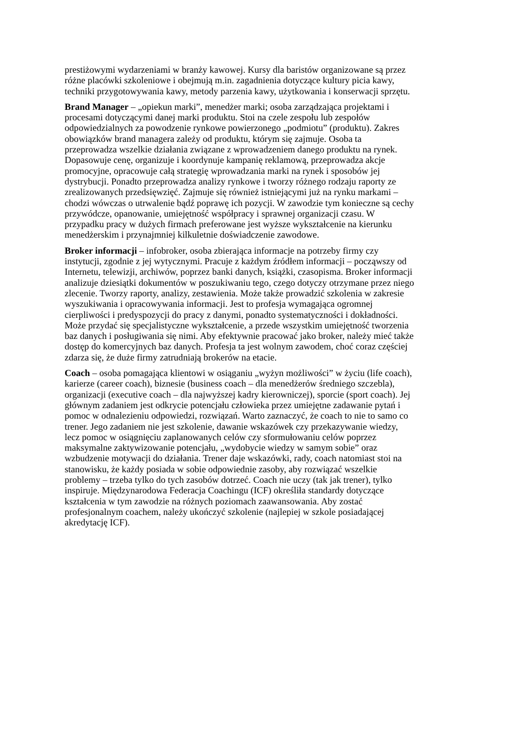prestiżowymi wydarzeniami w branży kawowej. Kursy dla baristów organizowane są przez różne placówki szkoleniowe i obejmują m.in. zagadnienia dotyczące kultury picia kawy, techniki przygotowywania kawy, metody parzenia kawy, użytkowania i konserwacji sprzętu.
Brand Manager – „opiekun marki”, menedżer marki; osoba zarządzająca projektami i procesami dotyczącymi danej marki produktu. Stoi na czele zespołu lub zespołów odpowiedzialnych za powodzenie rynkowe powierzonego „podmiotu” (produktu). Zakres obowiązków brand managera zależy od produktu, którym się zajmuje. Osoba ta przeprowadza wszelkie działania związane z wprowadzeniem danego produktu na rynek. Dopasowuje cenę, organizuje i koordynuje kampanię reklamową, przeprowadza akcje promocyjne, opracowuje całą strategię wprowadzania marki na rynek i sposobów jej dystrybucji. Ponadto przeprowadza analizy rynkowe i tworzy różnego rodzaju raporty ze zrealizowanych przedsięwzięć. Zajmuje się również istniejącymi już na rynku markami – chodzi wówczas o utrwalenie bądź poprawę ich pozycji. W zawodzie tym konieczne są cechy przywódcze, opanowanie, umiejętność współpracy i sprawnej organizacji czasu. W przypadku pracy w dużych firmach preferowane jest wyższe wykształcenie na kierunku menedżerskim i przynajmniej kilkuletnie doświadczenie zawodowe.
Broker informacji – infobroker, osoba zbierająca informacje na potrzeby firmy czy instytucji, zgodnie z jej wytycznymi. Pracuje z każdym źródłem informacji – począwszy od Internetu, telewizji, archiwów, poprzez banki danych, książki, czasopisma. Broker informacji analizuje dziesiątki dokumentów w poszukiwaniu tego, czego dotyczy otrzymane przez niego zlecenie. Tworzy raporty, analizy, zestawienia. Może także prowadzić szkolenia w zakresie wyszukiwania i opracowywania informacji. Jest to profesja wymagająca ogromnej cierpliwości i predyspozycji do pracy z danymi, ponadto systematyczności i dokładności. Może przydać się specjalistyczne wykształcenie, a przede wszystkim umiejętność tworzenia baz danych i posługiwania się nimi. Aby efektywnie pracować jako broker, należy mieć także dostęp do komercyjnych baz danych. Profesja ta jest wolnym zawodem, choć coraz częściej zdarza się, że duże firmy zatrudniają brokerów na etacie.
Coach – osoba pomagająca klientowi w osiąganiu „wyżyn możliwości” w życiu (life coach), karierze (career coach), biznesie (business coach – dla menedżerów średniego szczebla), organizacji (executive coach – dla najwyższej kadry kierowniczej), sporcie (sport coach). Jej głównym zadaniem jest odkrycie potencjału człowieka przez umiejętne zadawanie pytań i pomoc w odnalezieniu odpowiedzi, rozwiązań. Warto zaznaczyć, że coach to nie to samo co trener. Jego zadaniem nie jest szkolenie, dawanie wskazówek czy przekazywanie wiedzy, lecz pomoc w osiągnięciu zaplanowanych celów czy sformułowaniu celów poprzez maksymalne zaktywizowanie potencjału, „wydobycie wiedzy w samym sobie” oraz wzbudzenie motywacji do działania. Trener daje wskazówki, rady, coach natomiast stoi na stanowisku, że każdy posiada w sobie odpowiednie zasoby, aby rozwiązać wszelkie problemy – trzeba tylko do tych zasobów dotrzeć. Coach nie uczy (tak jak trener), tylko inspiruje. Międzynarodowa Federacja Coachingu (ICF) określiła standardy dotyczące kształcenia w tym zawodzie na różnych poziomach zaawansowania. Aby zostać profesjonalnym coachem, należy ukończyć szkolenie (najlepiej w szkole posiadającej akredytację ICF).